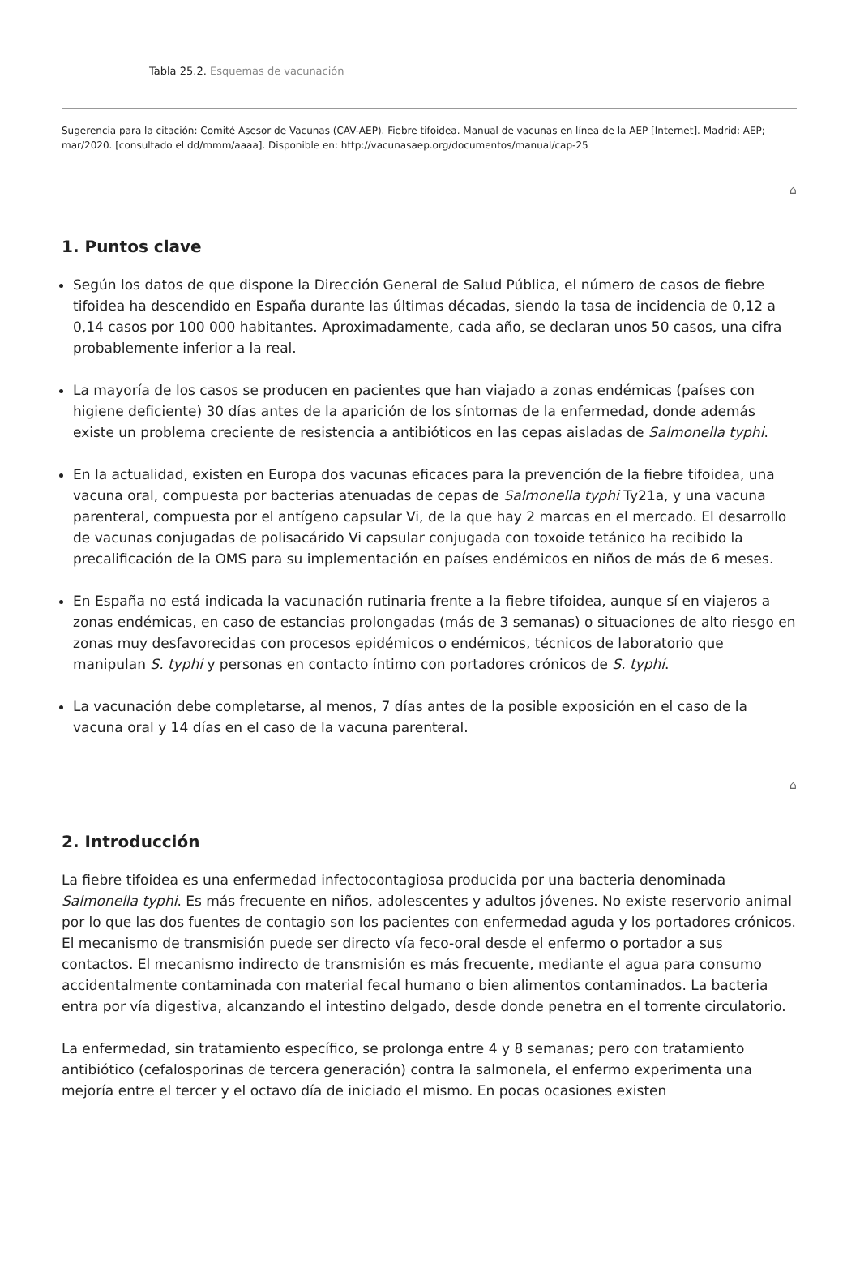Tabla 25.2. Esquemas de vacunación
Sugerencia para la citación: Comité Asesor de Vacunas (CAV-AEP). Fiebre tifoidea. Manual de vacunas en línea de la AEP [Internet]. Madrid: AEP; mar/2020. [consultado el dd/mmm/aaaa]. Disponible en: http://vacunasaep.org/documentos/manual/cap-25
⌂
1. Puntos clave
Según los datos de que dispone la Dirección General de Salud Pública, el número de casos de fiebre tifoidea ha descendido en España durante las últimas décadas, siendo la tasa de incidencia de 0,12 a 0,14 casos por 100 000 habitantes. Aproximadamente, cada año, se declaran unos 50 casos, una cifra probablemente inferior a la real.
La mayoría de los casos se producen en pacientes que han viajado a zonas endémicas (países con higiene deficiente) 30 días antes de la aparición de los síntomas de la enfermedad, donde además existe un problema creciente de resistencia a antibióticos en las cepas aisladas de Salmonella typhi.
En la actualidad, existen en Europa dos vacunas eficaces para la prevención de la fiebre tifoidea, una vacuna oral, compuesta por bacterias atenuadas de cepas de Salmonella typhi Ty21a, y una vacuna parenteral, compuesta por el antígeno capsular Vi, de la que hay 2 marcas en el mercado. El desarrollo de vacunas conjugadas de polisacárido Vi capsular conjugada con toxoide tetánico ha recibido la precalificación de la OMS para su implementación en países endémicos en niños de más de 6 meses.
En España no está indicada la vacunación rutinaria frente a la fiebre tifoidea, aunque sí en viajeros a zonas endémicas, en caso de estancias prolongadas (más de 3 semanas) o situaciones de alto riesgo en zonas muy desfavorecidas con procesos epidémicos o endémicos, técnicos de laboratorio que manipulan S. typhi y personas en contacto íntimo con portadores crónicos de S. typhi.
La vacunación debe completarse, al menos, 7 días antes de la posible exposición en el caso de la vacuna oral y 14 días en el caso de la vacuna parenteral.
⌂
2. Introducción
La fiebre tifoidea es una enfermedad infectocontagiosa producida por una bacteria denominada Salmonella typhi. Es más frecuente en niños, adolescentes y adultos jóvenes. No existe reservorio animal por lo que las dos fuentes de contagio son los pacientes con enfermedad aguda y los portadores crónicos. El mecanismo de transmisión puede ser directo vía feco-oral desde el enfermo o portador a sus contactos. El mecanismo indirecto de transmisión es más frecuente, mediante el agua para consumo accidentalmente contaminada con material fecal humano o bien alimentos contaminados. La bacteria entra por vía digestiva, alcanzando el intestino delgado, desde donde penetra en el torrente circulatorio.
La enfermedad, sin tratamiento específico, se prolonga entre 4 y 8 semanas; pero con tratamiento antibiótico (cefalosporinas de tercera generación) contra la salmonela, el enfermo experimenta una mejoría entre el tercer y el octavo día de iniciado el mismo. En pocas ocasiones existen